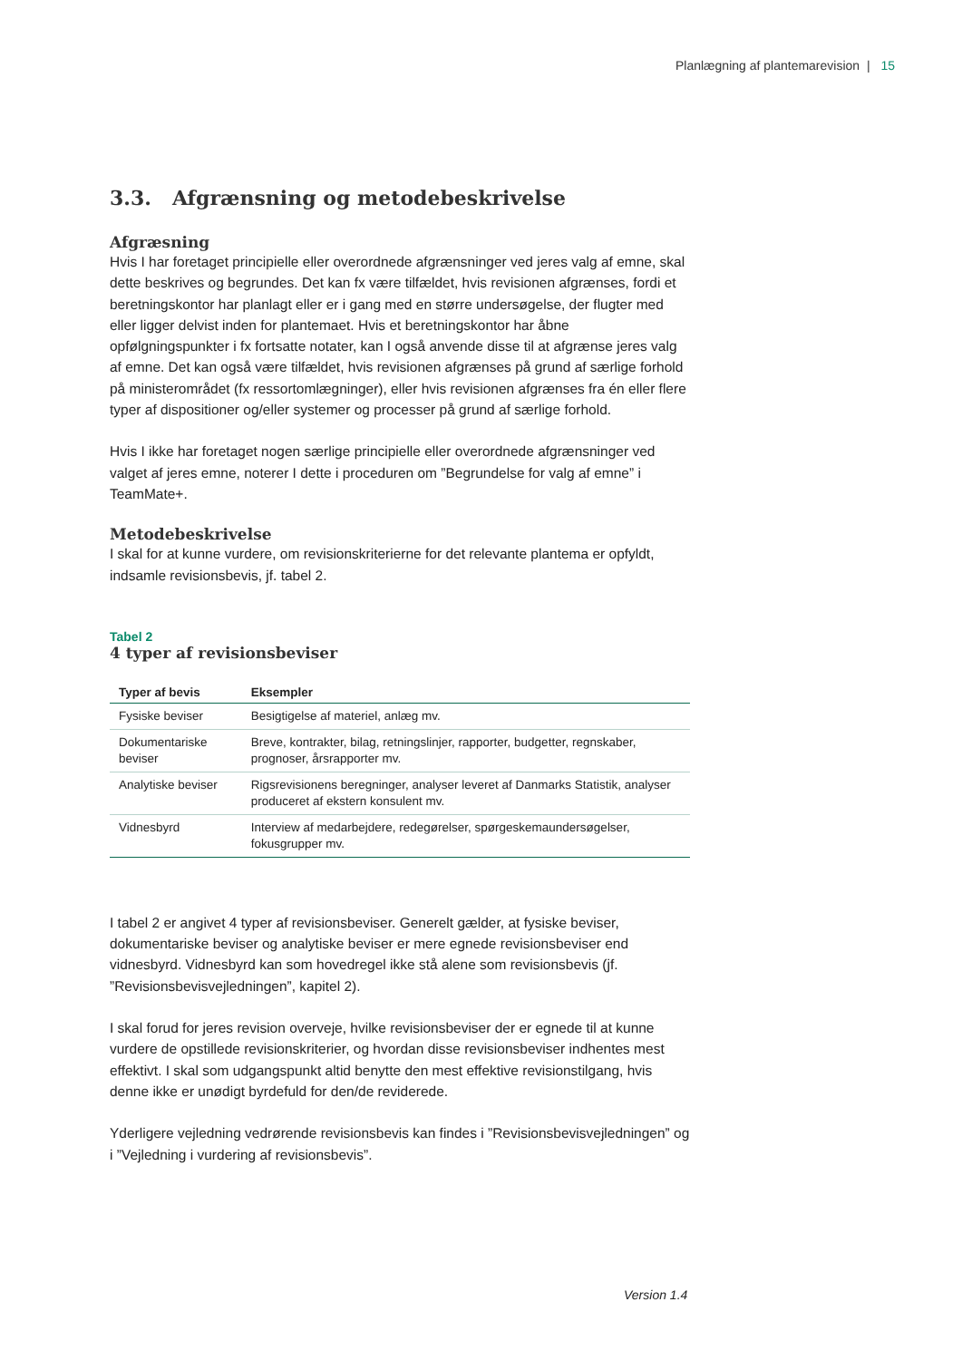Planlægning af plantemarevision | 15
3.3. Afgrænsning og metodebeskrivelse
Afgræsning
Hvis I har foretaget principielle eller overordnede afgrænsninger ved jeres valg af emne, skal dette beskrives og begrundes. Det kan fx være tilfældet, hvis revisionen afgrænses, fordi et beretningskontor har planlagt eller er i gang med en større undersøgelse, der flugter med eller ligger delvist inden for plantemaet. Hvis et beretningskontor har åbne opfølgningspunkter i fx fortsatte notater, kan I også anvende disse til at afgrænse jeres valg af emne. Det kan også være tilfældet, hvis revisionen afgrænses på grund af særlige forhold på ministerområdet (fx ressortomlægninger), eller hvis revisionen afgrænses fra én eller flere typer af dispositioner og/eller systemer og processer på grund af særlige forhold.
Hvis I ikke har foretaget nogen særlige principielle eller overordnede afgrænsninger ved valget af jeres emne, noterer I dette i proceduren om ”Begrundelse for valg af emne” i TeamMate+.
Metodebeskrivelse
I skal for at kunne vurdere, om revisionskriterierne for det relevante plantema er opfyldt, indsamle revisionsbevis, jf. tabel 2.
Tabel 2
4 typer af revisionsbeviser
| Typer af bevis | Eksempler |
| --- | --- |
| Fysiske beviser | Besigtigelse af materiel, anlæg mv. |
| Dokumentariske beviser | Breve, kontrakter, bilag, retningslinjer, rapporter, budgetter, regnskaber, prognoser, årsrapporter mv. |
| Analytiske beviser | Rigsrevisionens beregninger, analyser leveret af Danmarks Statistik, analyser produceret af ekstern konsulent mv. |
| Vidnesbyrd | Interview af medarbejdere, redegørelser, spørgeskemaundersøgelser, fokusgrupper mv. |
I tabel 2 er angivet 4 typer af revisionsbeviser. Generelt gælder, at fysiske beviser, dokumentariske beviser og analytiske beviser er mere egnede revisionsbeviser end vidnesbyrd. Vidnesbyrd kan som hovedregel ikke stå alene som revisionsbevis (jf. ”Revisionsbevisvejledningen”, kapitel 2).
I skal forud for jeres revision overveje, hvilke revisionsbeviser der er egnede til at kunne vurdere de opstillede revisionskriterier, og hvordan disse revisionsbeviser indhentes mest effektivt. I skal som udgangspunkt altid benytte den mest effektive revisionstilgang, hvis denne ikke er unødigt byrdefuld for den/de reviderede.
Yderligere vejledning vedrørende revisionsbevis kan findes i ”Revisionsbevisvejledningen” og i ”Vejledning i vurdering af revisionsbevis”.
Version 1.4